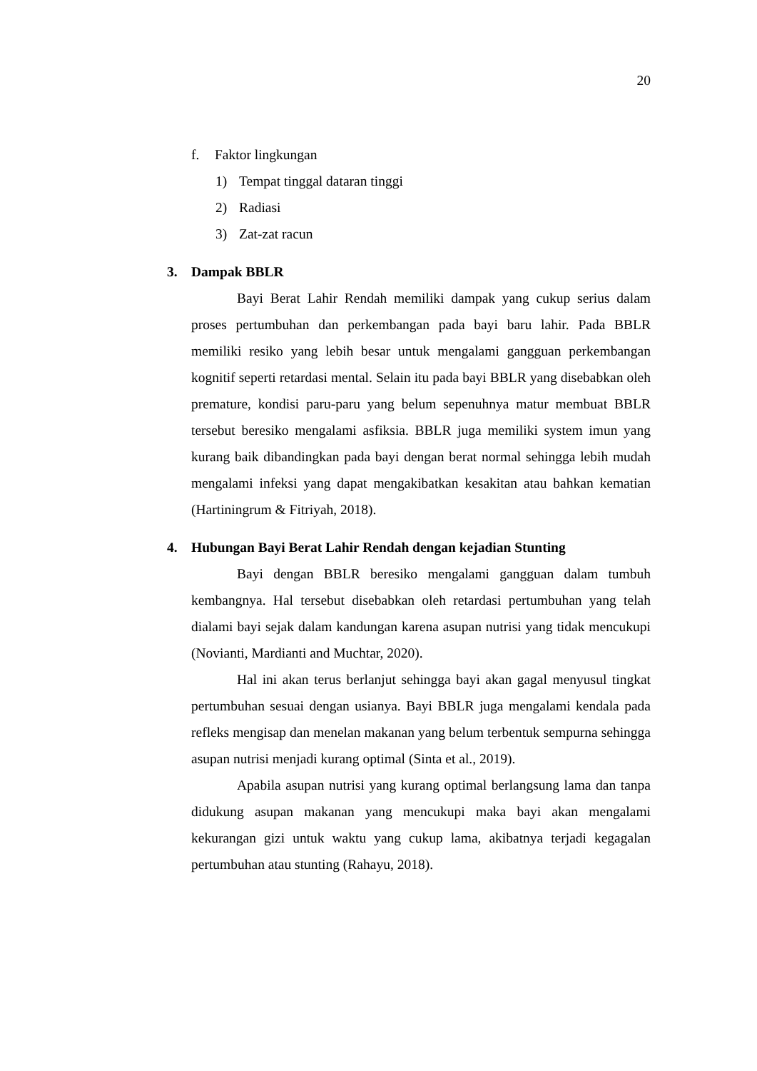20
f. Faktor lingkungan
1) Tempat tinggal dataran tinggi
2) Radiasi
3) Zat-zat racun
3. Dampak BBLR
Bayi Berat Lahir Rendah memiliki dampak yang cukup serius dalam proses pertumbuhan dan perkembangan pada bayi baru lahir. Pada BBLR memiliki resiko yang lebih besar untuk mengalami gangguan perkembangan kognitif seperti retardasi mental. Selain itu pada bayi BBLR yang disebabkan oleh premature, kondisi paru-paru yang belum sepenuhnya matur membuat BBLR tersebut beresiko mengalami asfiksia. BBLR juga memiliki system imun yang kurang baik dibandingkan pada bayi dengan berat normal sehingga lebih mudah mengalami infeksi yang dapat mengakibatkan kesakitan atau bahkan kematian (Hartiningrum & Fitriyah, 2018).
4. Hubungan Bayi Berat Lahir Rendah dengan kejadian Stunting
Bayi dengan BBLR beresiko mengalami gangguan dalam tumbuh kembangnya. Hal tersebut disebabkan oleh retardasi pertumbuhan yang telah dialami bayi sejak dalam kandungan karena asupan nutrisi yang tidak mencukupi (Novianti, Mardianti and Muchtar, 2020).
Hal ini akan terus berlanjut sehingga bayi akan gagal menyusul tingkat pertumbuhan sesuai dengan usianya. Bayi BBLR juga mengalami kendala pada refleks mengisap dan menelan makanan yang belum terbentuk sempurna sehingga asupan nutrisi menjadi kurang optimal (Sinta et al., 2019).
Apabila asupan nutrisi yang kurang optimal berlangsung lama dan tanpa didukung asupan makanan yang mencukupi maka bayi akan mengalami kekurangan gizi untuk waktu yang cukup lama, akibatnya terjadi kegagalan pertumbuhan atau stunting (Rahayu, 2018).